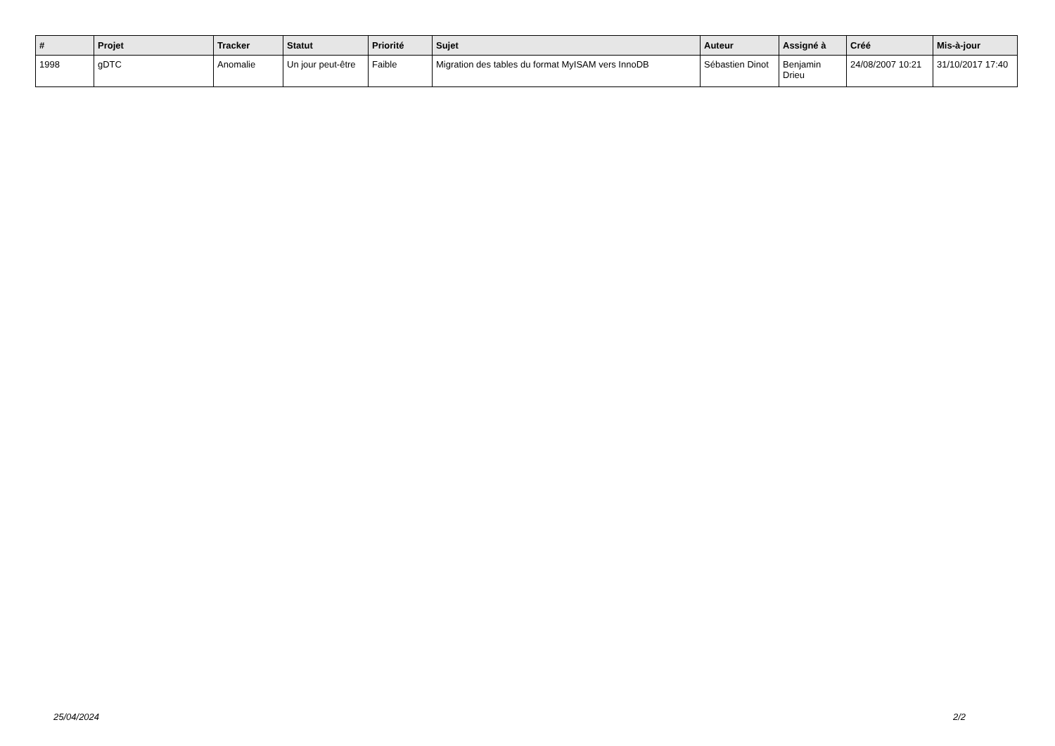| # | Projet | Tracker | Statut | Priorité | Sujet | Auteur | Assigné à | Créé | Mis-à-jour |
| --- | --- | --- | --- | --- | --- | --- | --- | --- | --- |
| 1998 | gDTC | Anomalie | Un jour peut-être | Faible | Migration des tables du format MyISAM vers InnoDB | Sébastien Dinot | Benjamin Drieu | 24/08/2007 10:21 | 31/10/2017 17:40 |
25/04/2024 2/2